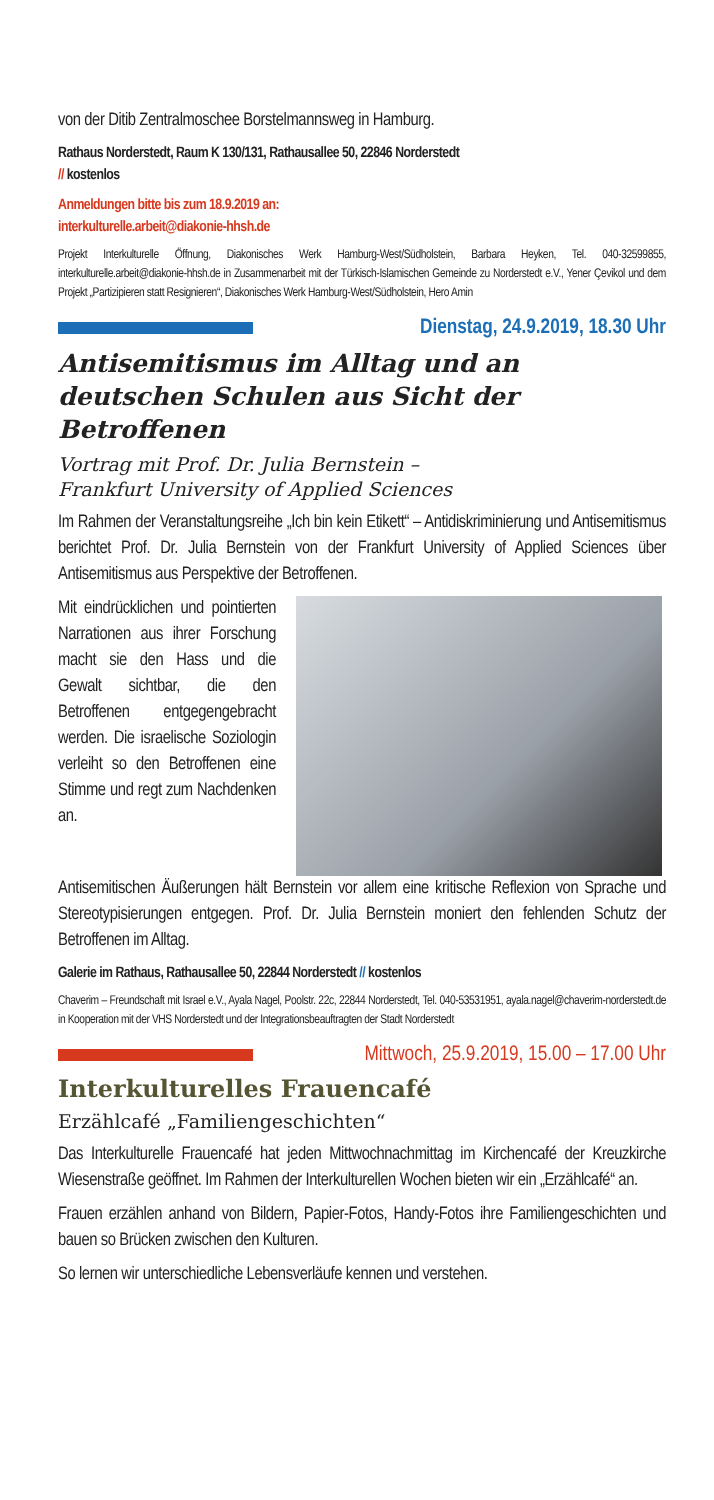von der Ditib Zentralmoschee Borstelmannsweg in Hamburg.
Rathaus Norderstedt, Raum K 130/131, Rathausallee 50, 22846 Norderstedt
// kostenlos
Anmeldungen bitte bis zum 18.9.2019 an:
interkulturelle.arbeit@diakonie-hhsh.de
Projekt Interkulturelle Öffnung, Diakonisches Werk Hamburg-West/Südholstein, Barbara Heyken, Tel. 040-32599855, interkulturelle.arbeit@diakonie-hhsh.de in Zusammenarbeit mit der Türkisch-Islamischen Gemeinde zu Norderstedt e.V., Yener Çevikol und dem Projekt „Partizipieren statt Resignieren“, Diakonisches Werk Hamburg-West/Südholstein, Hero Amin
Dienstag, 24.9.2019, 18.30 Uhr
Antisemitismus im Alltag und an deutschen Schulen aus Sicht der Betroffenen
Vortrag mit Prof. Dr. Julia Bernstein –
Frankfurt University of Applied Sciences
Im Rahmen der Veranstaltungsreihe „Ich bin kein Etikett“ – Antidiskriminierung und Antisemitismus berichtet Prof. Dr. Julia Bernstein von der Frankfurt University of Applied Sciences über Antisemitismus aus Perspektive der Betroffenen.
Mit eindrücklichen und pointierten Narrationen aus ihrer Forschung macht sie den Hass und die Gewalt sichtbar, die den Betroffenen entgegengebracht werden. Die israelische Soziologin verleiht so den Betroffenen eine Stimme und regt zum Nachdenken an.
Antisemitischen Äußerungen hält Bernstein vor allem eine kritische Reflexion von Sprache und Stereotypisierungen entgegen. Prof. Dr. Julia Bernstein moniert den fehlenden Schutz der Betroffenen im Alltag.
Galerie im Rathaus, Rathausallee 50, 22844 Norderstedt // kostenlos
Chaverim – Freundschaft mit Israel e.V., Ayala Nagel, Poolstr. 22c, 22844 Norderstedt, Tel. 040-53531951, ayala.nagel@chaverim-norderstedt.de in Kooperation mit der VHS Norderstedt und der Integrationsbeauftragten der Stadt Norderstedt
Mittwoch, 25.9.2019, 15.00 – 17.00 Uhr
Interkulturelles Frauencafé
Erzählcafé „Familiengeschichten“
Das Interkulturelle Frauencafé hat jeden Mittwochnachmittag im Kirchencafé der Kreuzkirche Wiesenstraße geöffnet. Im Rahmen der Interkulturellen Wochen bieten wir ein „Erzählcafé“ an.
Frauen erzählen anhand von Bildern, Papier-Fotos, Handy-Fotos ihre Familiengeschichten und bauen so Brücken zwischen den Kulturen.
So lernen wir unterschiedliche Lebensverläufe kennen und verstehen.